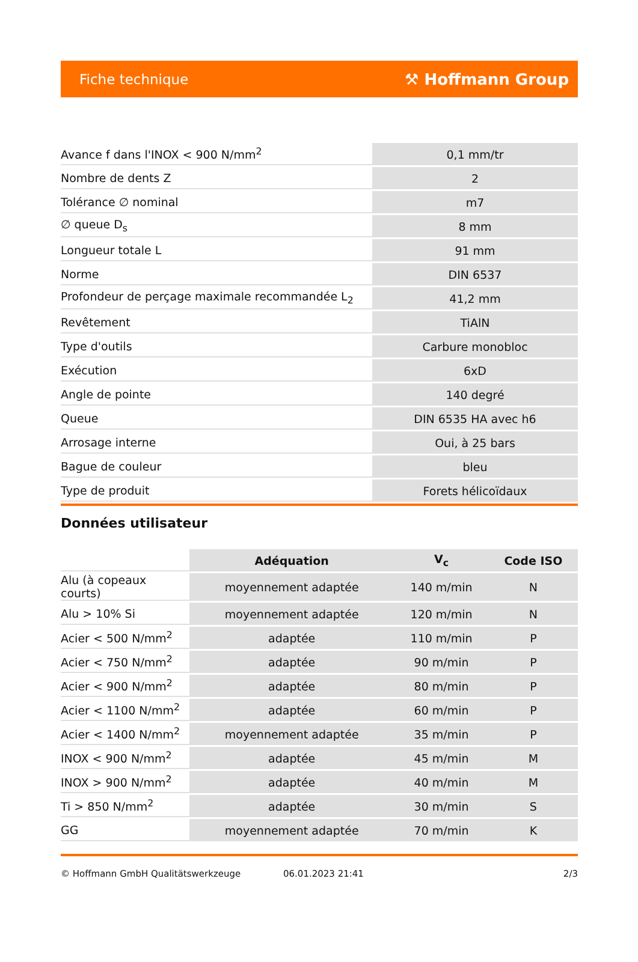Fiche technique ⚒ Hoffmann Group
| Avance f dans l'INOX < 900 N/mm<sup>2</sup> | 0,1 mm/tr |
| Nombre de dents Z | 2 |
| Tolérance ∅ nominal | m7 |
| ∅ queue D<sub>s</sub> | 8 mm |
| Longueur totale L | 91 mm |
| Norme | DIN 6537 |
| Profondeur de perçage maximale recommandée L<sub>2</sub> | 41,2 mm |
| Revêtement | TiAlN |
| Type d'outils | Carbure monobloc |
| Exécution | 6xD |
| Angle de pointe | 140 degré |
| Queue | DIN 6535 HA avec h6 |
| Arrosage interne | Oui, à 25 bars |
| Bague de couleur | bleu |
| Type de produit | Forets hélicoïdaux |
Données utilisateur
| | Adéquation | V<sub>c</sub> | Code ISO |
| --- | --- | --- | --- |
| Alu (à copeaux courts) | moyennement adaptée | 140 m/min | N |
| Alu > 10% Si | moyennement adaptée | 120 m/min | N |
| Acier < 500 N/mm<sup>2</sup> | adaptée | 110 m/min | P |
| Acier < 750 N/mm<sup>2</sup> | adaptée | 90 m/min | P |
| Acier < 900 N/mm<sup>2</sup> | adaptée | 80 m/min | P |
| Acier < 1100 N/mm<sup>2</sup> | adaptée | 60 m/min | P |
| Acier < 1400 N/mm<sup>2</sup> | moyennement adaptée | 35 m/min | P |
| INOX < 900 N/mm<sup>2</sup> | adaptée | 45 m/min | M |
| INOX > 900 N/mm<sup>2</sup> | adaptée | 40 m/min | M |
| Ti > 850 N/mm<sup>2</sup> | adaptée | 30 m/min | S |
| GG | moyennement adaptée | 70 m/min | K |
© Hoffmann GmbH Qualitätswerkzeuge 06.01.2023 21:41 2/3